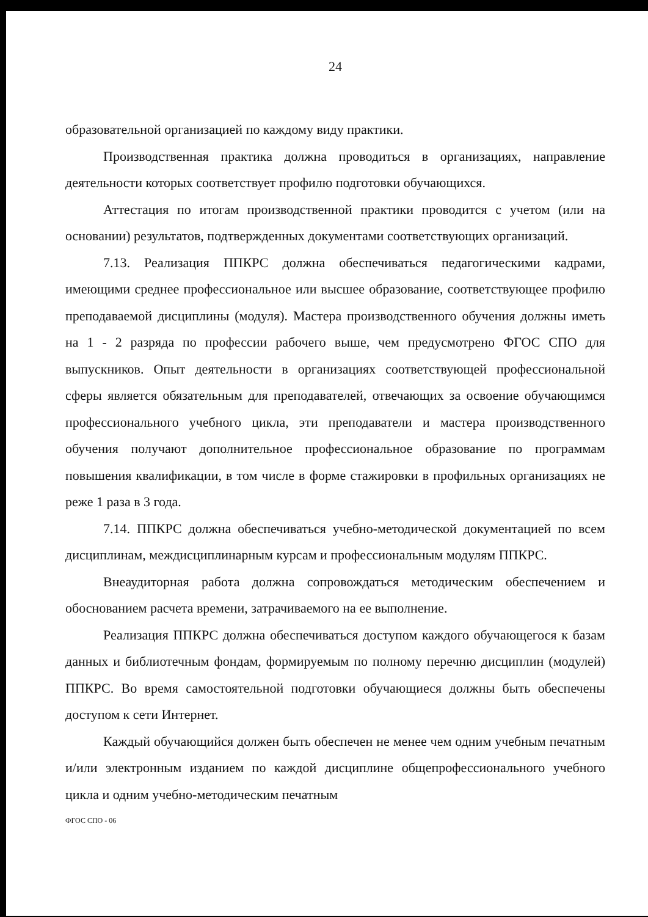24
образовательной организацией по каждому виду практики.
Производственная практика должна проводиться в организациях, направление деятельности которых соответствует профилю подготовки обучающихся.
Аттестация по итогам производственной практики проводится с учетом (или на основании) результатов, подтвержденных документами соответствующих организаций.
7.13. Реализация ППКРС должна обеспечиваться педагогическими кадрами, имеющими среднее профессиональное или высшее образование, соответствующее профилю преподаваемой дисциплины (модуля). Мастера производственного обучения должны иметь на 1 - 2 разряда по профессии рабочего выше, чем предусмотрено ФГОС СПО для выпускников. Опыт деятельности в организациях соответствующей профессиональной сферы является обязательным для преподавателей, отвечающих за освоение обучающимся профессионального учебного цикла, эти преподаватели и мастера производственного обучения получают дополнительное профессиональное образование по программам повышения квалификации, в том числе в форме стажировки в профильных организациях не реже 1 раза в 3 года.
7.14. ППКРС должна обеспечиваться учебно-методической документацией по всем дисциплинам, междисциплинарным курсам и профессиональным модулям ППКРС.
Внеаудиторная работа должна сопровождаться методическим обеспечением и обоснованием расчета времени, затрачиваемого на ее выполнение.
Реализация ППКРС должна обеспечиваться доступом каждого обучающегося к базам данных и библиотечным фондам, формируемым по полному перечню дисциплин (модулей) ППКРС. Во время самостоятельной подготовки обучающиеся должны быть обеспечены доступом к сети Интернет.
Каждый обучающийся должен быть обеспечен не менее чем одним учебным печатным и/или электронным изданием по каждой дисциплине общепрофессионального учебного цикла и одним учебно-методическим печатным
ФГОС СПО - 06